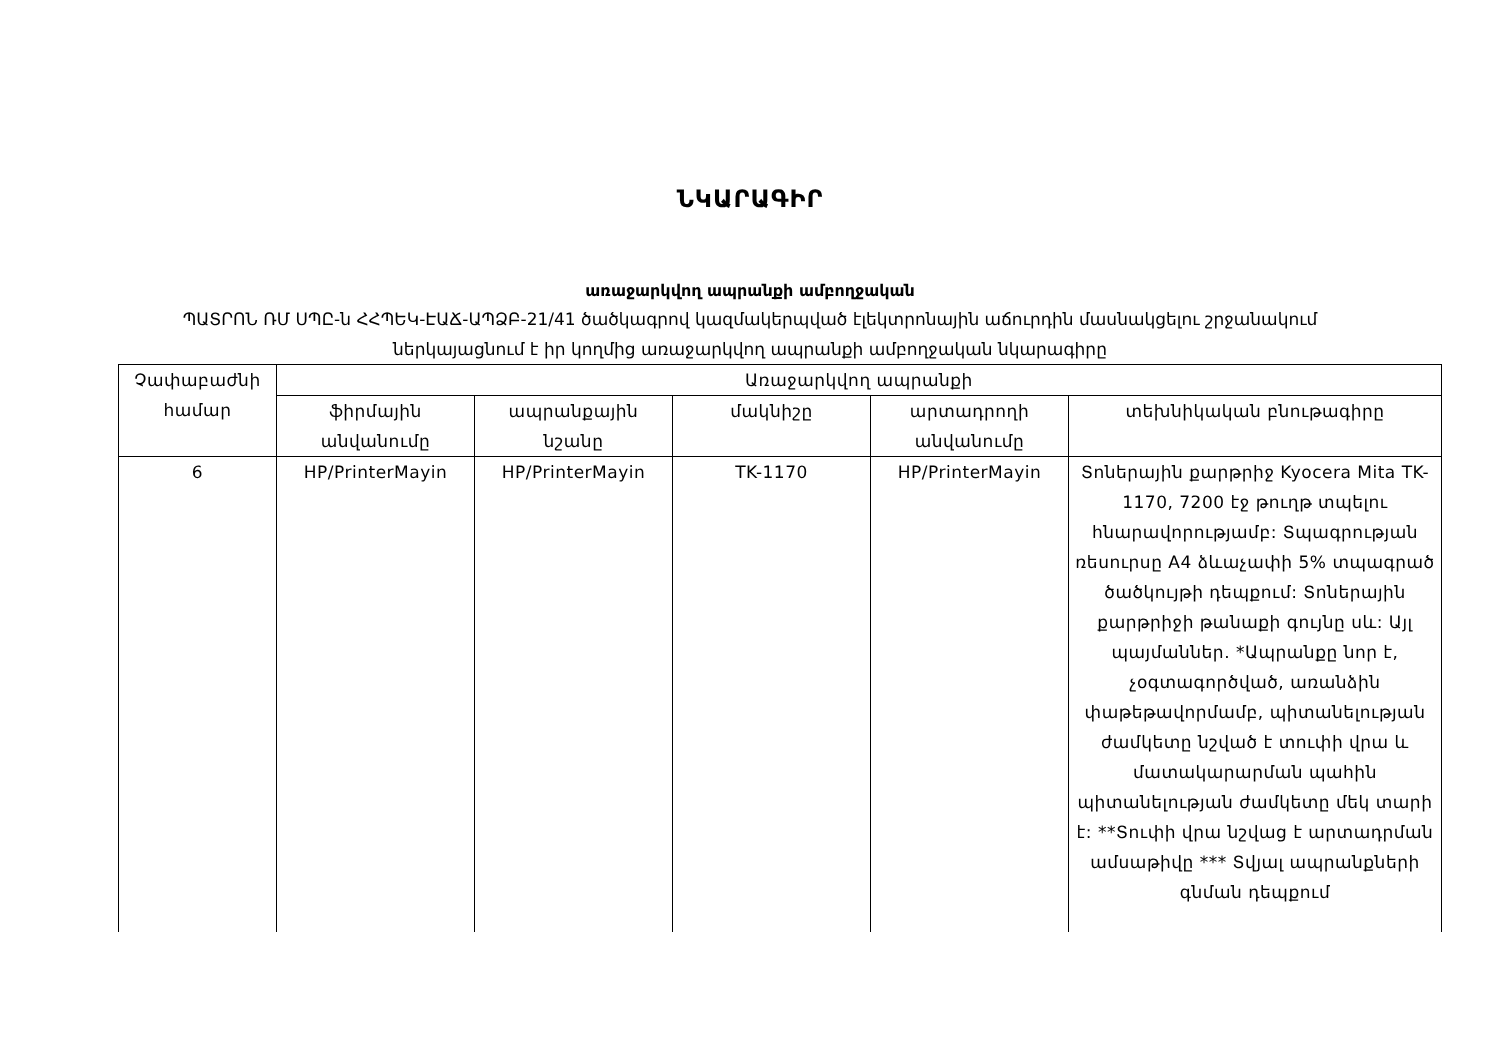ՆԿԱՐԱԳԻՐ
առաջարկվող ապրանքի ամբողջական
ՊԱՏՐՈՆ ՌՄ ՍՊԸ-ն ՀՀՊԵԿ-ԷԱՃ-ԱՊՁԲ-21/41 ծածկագրով կազմակերպված էլեկտրոնային աճուրդին մասնակցելու շրջանակում
ներկայացնում է իր կողմից առաջարկվող ապրանքի ամբողջական նկարագիրը
| Չափաբաժնի համար | Առաջարկվող ապրանքի | | | | |
| --- | --- | --- | --- | --- | --- |
| | ֆիրմային անվանումը | ապրանքային նշանը | մակնիշը | արտադրողի անվանումը | տեխնիկական բնութագիրը |
| 6 | HP/PrinterMayin | HP/PrinterMayin | TK-1170 | HP/PrinterMayin | Տոներային քարթրիջ Kyocera Mita TK-1170, 7200 էջ թուղթ տպելու հնարավորությամբ: Տպագրության ռեսուրսը A4 ձևաչափի 5% տպագրած ծածկույթի դեպքում: Տոներային քարթրիջի թանաքի գույնը սև: Այլ պայմաններ. *Ապրանքը նոր է, չօգտագործված, առանձին փաթեթավորմամբ, պիտանելության ժամկետը նշված է տուփի վրա և մատակարարման պահին պիտանելության ժամկետը մեկ տարի է: **Տուփի վրա նշվաց է արտադրման ամսաթիվը *** Տվյալ ապրանքների գնման դեպքում |